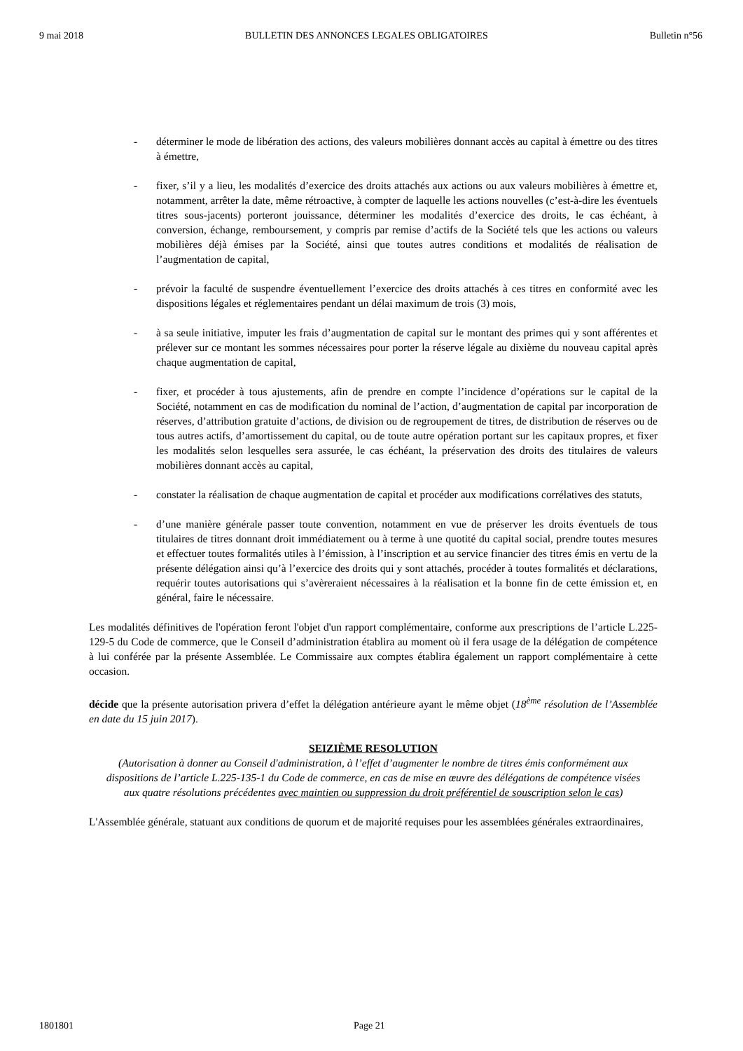9 mai 2018 BULLETIN DES ANNONCES LEGALES OBLIGATOIRES Bulletin n°56
- déterminer le mode de libération des actions, des valeurs mobilières donnant accès au capital à émettre ou des titres à émettre,
- fixer, s’il y a lieu, les modalités d’exercice des droits attachés aux actions ou aux valeurs mobilières à émettre et, notamment, arrêter la date, même rétroactive, à compter de laquelle les actions nouvelles (c’est-à-dire les éventuels titres sous-jacents) porteront jouissance, déterminer les modalités d’exercice des droits, le cas échéant, à conversion, échange, remboursement, y compris par remise d’actifs de la Société tels que les actions ou valeurs mobilières déjà émises par la Société, ainsi que toutes autres conditions et modalités de réalisation de l’augmentation de capital,
- prévoir la faculté de suspendre éventuellement l’exercice des droits attachés à ces titres en conformité avec les dispositions légales et réglementaires pendant un délai maximum de trois (3) mois,
- à sa seule initiative, imputer les frais d’augmentation de capital sur le montant des primes qui y sont afférentes et prélever sur ce montant les sommes nécessaires pour porter la réserve légale au dixième du nouveau capital après chaque augmentation de capital,
- fixer, et procéder à tous ajustements, afin de prendre en compte l’incidence d’opérations sur le capital de la Société, notamment en cas de modification du nominal de l’action, d’augmentation de capital par incorporation de réserves, d’attribution gratuite d’actions, de division ou de regroupement de titres, de distribution de réserves ou de tous autres actifs, d’amortissement du capital, ou de toute autre opération portant sur les capitaux propres, et fixer les modalités selon lesquelles sera assurée, le cas échéant, la préservation des droits des titulaires de valeurs mobilières donnant accès au capital,
- constater la réalisation de chaque augmentation de capital et procéder aux modifications corrélatives des statuts,
- d’une manière générale passer toute convention, notamment en vue de préserver les droits éventuels de tous titulaires de titres donnant droit immédiatement ou à terme à une quotité du capital social, prendre toutes mesures et effectuer toutes formalités utiles à l’émission, à l’inscription et au service financier des titres émis en vertu de la présente délégation ainsi qu’à l’exercice des droits qui y sont attachés, procéder à toutes formalités et déclarations, requérir toutes autorisations qui s’avèreraient nécessaires à la réalisation et la bonne fin de cette émission et, en général, faire le nécessaire.
Les modalités définitives de l'opération feront l'objet d'un rapport complémentaire, conforme aux prescriptions de l’article L.225-129-5 du Code de commerce, que le Conseil d’administration établira au moment où il fera usage de la délégation de compétence à lui conférée par la présente Assemblée. Le Commissaire aux comptes établira également un rapport complémentaire à cette occasion.
décide que la présente autorisation privera d’effet la délégation antérieure ayant le même objet (18<sup>ème</sup> résolution de l’Assemblée en date du 15 juin 2017).
SEIZIÈME RESOLUTION
(Autorisation à donner au Conseil d'administration, à l’effet d’augmenter le nombre de titres émis conformément aux dispositions de l’article L.225-135-1 du Code de commerce, en cas de mise en œuvre des délégations de compétence visées aux quatre résolutions précédentes avec maintien ou suppression du droit préférentiel de souscription selon le cas)
L'Assemblée générale, statuant aux conditions de quorum et de majorité requises pour les assemblées générales extraordinaires,
1801801 Page 21